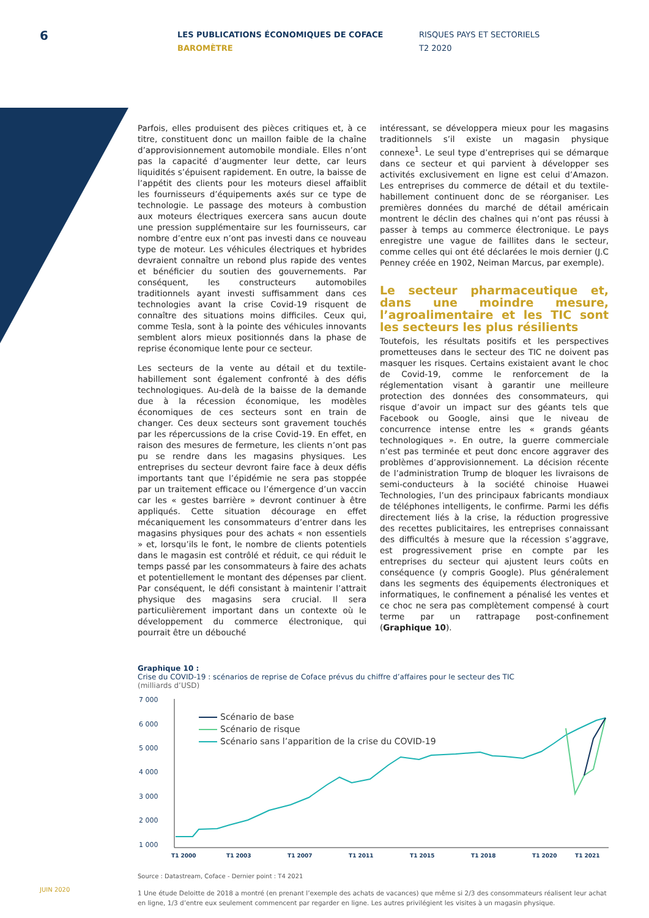6
LES PUBLICATIONS ÉCONOMIQUES DE COFACE
BAROMÈTRE
RISQUES PAYS ET SECTORIELS
T2 2020
Parfois, elles produisent des pièces critiques et, à ce titre, constituent donc un maillon faible de la chaîne d’approvisionnement automobile mondiale. Elles n’ont pas la capacité d’augmenter leur dette, car leurs liquidités s’épuisent rapidement. En outre, la baisse de l’appétit des clients pour les moteurs diesel affaiblit les fournisseurs d’équipements axés sur ce type de technologie. Le passage des moteurs à combustion aux moteurs électriques exercera sans aucun doute une pression supplémentaire sur les fournisseurs, car nombre d’entre eux n’ont pas investi dans ce nouveau type de moteur. Les véhicules électriques et hybrides devraient connaître un rebond plus rapide des ventes et bénéficier du soutien des gouvernements. Par conséquent, les constructeurs automobiles traditionnels ayant investi suffisamment dans ces technologies avant la crise Covid-19 risquent de connaître des situations moins difficiles. Ceux qui, comme Tesla, sont à la pointe des véhicules innovants semblent alors mieux positionnés dans la phase de reprise économique lente pour ce secteur.
Les secteurs de la vente au détail et du textile-habillement sont également confronté à des défis technologiques. Au-delà de la baisse de la demande due à la récession économique, les modèles économiques de ces secteurs sont en train de changer. Ces deux secteurs sont gravement touchés par les répercussions de la crise Covid-19. En effet, en raison des mesures de fermeture, les clients n’ont pas pu se rendre dans les magasins physiques. Les entreprises du secteur devront faire face à deux défis importants tant que l’épidémie ne sera pas stoppée par un traitement efficace ou l’émergence d’un vaccin car les « gestes barrière » devront continuer à être appliqués. Cette situation décourage en effet mécaniquement les consommateurs d’entrer dans les magasins physiques pour des achats « non essentiels » et, lorsqu’ils le font, le nombre de clients potentiels dans le magasin est contrôlé et réduit, ce qui réduit le temps passé par les consommateurs à faire des achats et potentiellement le montant des dépenses par client. Par conséquent, le défi consistant à maintenir l’attrait physique des magasins sera crucial. Il sera particulièrement important dans un contexte où le développement du commerce électronique, qui pourrait être un débouché
intéressant, se développera mieux pour les magasins traditionnels s’il existe un magasin physique connexe<sup>1</sup>. Le seul type d’entreprises qui se démarque dans ce secteur et qui parvient à développer ses activités exclusivement en ligne est celui d’Amazon. Les entreprises du commerce de détail et du textile-habillement continuent donc de se réorganiser. Les premières données du marché de détail américain montrent le déclin des chaînes qui n’ont pas réussi à passer à temps au commerce électronique. Le pays enregistre une vague de faillites dans le secteur, comme celles qui ont été déclarées le mois dernier (J.C Penney créée en 1902, Neiman Marcus, par exemple).
Le secteur pharmaceutique et, dans une moindre mesure, l’agroalimentaire et les TIC sont les secteurs les plus résilients
Toutefois, les résultats positifs et les perspectives prometteuses dans le secteur des TIC ne doivent pas masquer les risques. Certains existaient avant le choc de Covid-19, comme le renforcement de la réglementation visant à garantir une meilleure protection des données des consommateurs, qui risque d’avoir un impact sur des géants tels que Facebook ou Google, ainsi que le niveau de concurrence intense entre les « grands géants technologiques ». En outre, la guerre commerciale n’est pas terminée et peut donc encore aggraver des problèmes d’approvisionnement. La décision récente de l’administration Trump de bloquer les livraisons de semi-conducteurs à la société chinoise Huawei Technologies, l’un des principaux fabricants mondiaux de téléphones intelligents, le confirme. Parmi les défis directement liés à la crise, la réduction progressive des recettes publicitaires, les entreprises connaissant des difficultés à mesure que la récession s’aggrave, est progressivement prise en compte par les entreprises du secteur qui ajustent leurs coûts en conséquence (y compris Google). Plus généralement dans les segments des équipements électroniques et informatiques, le confinement a pénalisé les ventes et ce choc ne sera pas complètement compensé à court terme par un rattrapage post-confinement (Graphique 10).
Graphique 10 :
Crise du COVID-19 : scénarios de reprise de Coface prévus du chiffre d’affaires pour le secteur des TIC
(milliards d’USD)
7 000
6 000
5 000
4 000
3 000
2 000
1 000
Scénario de base
Scénario de risque
Scénario sans l’apparition de la crise du COVID-19
T1 2000
T1 2003
T1 2007
T1 2011
T1 2015
T1 2018
T1 2020
T1 2021
Source : Datastream, Coface - Dernier point : T4 2021
1 Une étude Deloitte de 2018 a montré (en prenant l’exemple des achats de vacances) que même si 2/3 des consommateurs réalisent leur achat en ligne, 1/3 d’entre eux seulement commencent par regarder en ligne. Les autres privilégient les visites à un magasin physique.
JUIN 2020